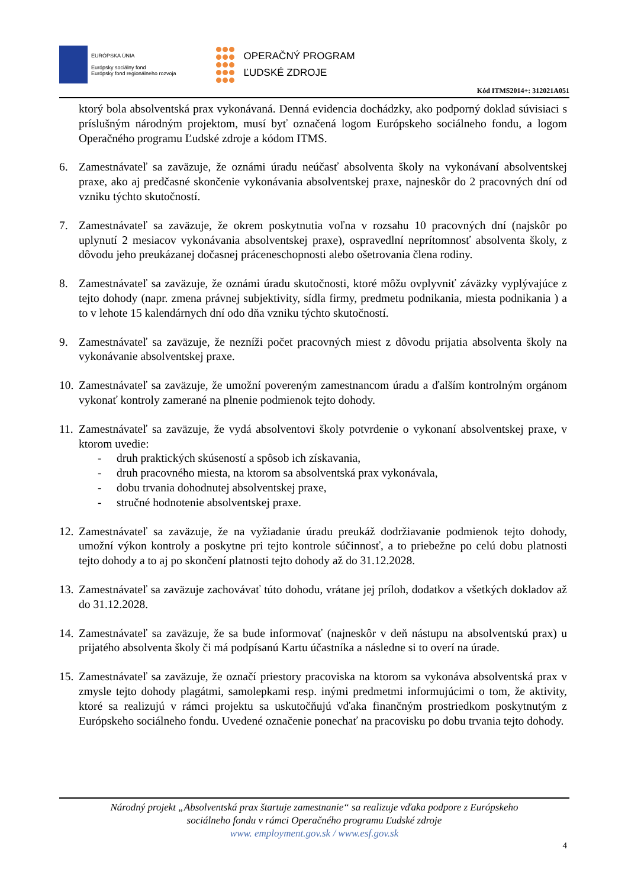EURÓPSKA ÚNIA
Európsky sociálny fond
Európsky fond regionálneho rozvoja
OPERAČNÝ PROGRAM
ĽUDSKÉ ZDROJE
Kód ITMS2014+: 312021A051
ktorý bola absolventská prax vykonávaná. Denná evidencia dochádzky, ako podporný doklad súvisiaci s príslušným národným projektom, musí byť označená logom Európskeho sociálneho fondu, a logom Operačného programu Ľudské zdroje a kódom ITMS.
6. Zamestnávateľ sa zaväzuje, že oznámi úradu neúčasť absolventa školy na vykonávaní absolventskej praxe, ako aj predčasné skončenie vykonávania absolventskej praxe, najneskôr do 2 pracovných dní od vzniku týchto skutočností.
7. Zamestnávateľ sa zaväzuje, že okrem poskytnutia voľna v rozsahu 10 pracovných dní (najskôr po uplynutí 2 mesiacov vykonávania absolventskej praxe), ospravedlní neprítomnosť absolventa školy, z dôvodu jeho preukázanej dočasnej práceneschopnosti alebo ošetrovania člena rodiny.
8. Zamestnávateľ sa zaväzuje, že oznámi úradu skutočnosti, ktoré môžu ovplyvniť záväzky vyplývajúce z tejto dohody (napr. zmena právnej subjektivity, sídla firmy, predmetu podnikania, miesta podnikania ) a to v lehote 15 kalendárnych dní odo dňa vzniku týchto skutočností.
9. Zamestnávateľ sa zaväzuje, že nezníži počet pracovných miest z dôvodu prijatia absolventa školy na vykonávanie absolventskej praxe.
10.
Zamestnávateľ sa zaväzuje, že umožní povereným zamestnancom úradu a ďalším kontrolným orgánom vykonať kontroly zamerané na plnenie podmienok tejto dohody.
11.
Zamestnávateľ sa zaväzuje, že vydá absolventovi školy potvrdenie o vykonaní absolventskej praxe, v ktorom uvedie:
- druh praktických skúseností a spôsob ich získavania,
- druh pracovného miesta, na ktorom sa absolventská prax vykonávala,
- dobu trvania dohodnutej absolventskej praxe,
- stručné hodnotenie absolventskej praxe.
12.
Zamestnávateľ sa zaväzuje, že na vyžiadanie úradu preukáž dodržiavanie podmienok tejto dohody, umožní výkon kontroly a poskytne pri tejto kontrole súčinnosť, a to priebežne po celú dobu platnosti tejto dohody a to aj po skončení platnosti tejto dohody až do 31.12.2028.
13.
Zamestnávateľ sa zaväzuje zachovávať túto dohodu, vrátane jej príloh, dodatkov a všetkých dokladov až do 31.12.2028.
14.
Zamestnávateľ sa zaväzuje, že sa bude informovať (najneskôr v deň nástupu na absolventskú prax) u prijatého absolventa školy či má podpísanú Kartu účastníka a následne si to overí na úrade.
15.
Zamestnávateľ sa zaväzuje, že označí priestory pracoviska na ktorom sa vykonáva absolventská prax v zmysle tejto dohody plagátmi, samolepkami resp. inými predmetmi informujúcimi o tom, že aktivity, ktoré sa realizujú v rámci projektu sa uskutočňujú vďaka finančným prostriedkom poskytnutým z Európskeho sociálneho fondu. Uvedené označenie ponechať na pracovisku po dobu trvania tejto dohody.
Národný projekt „Absolventská prax štartuje zamestnanie“ sa realizuje vďaka podpore z Európskeho
sociálneho fondu v rámci Operačného programu Ľudské zdroje
www. employment.gov.sk / www.esf.gov.sk
4